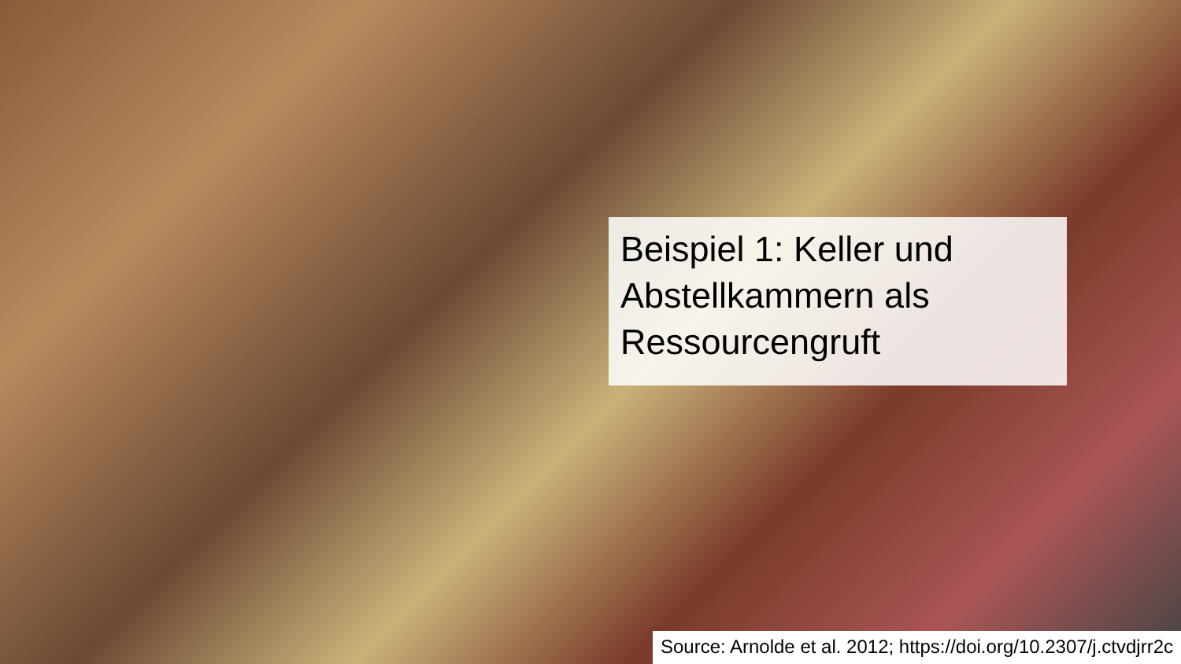Beispiel 1: Keller und Abstellkammern als Ressourcengruft
Source: Arnolde et al. 2012; https://doi.org/10.2307/j.ctvdjrr2c